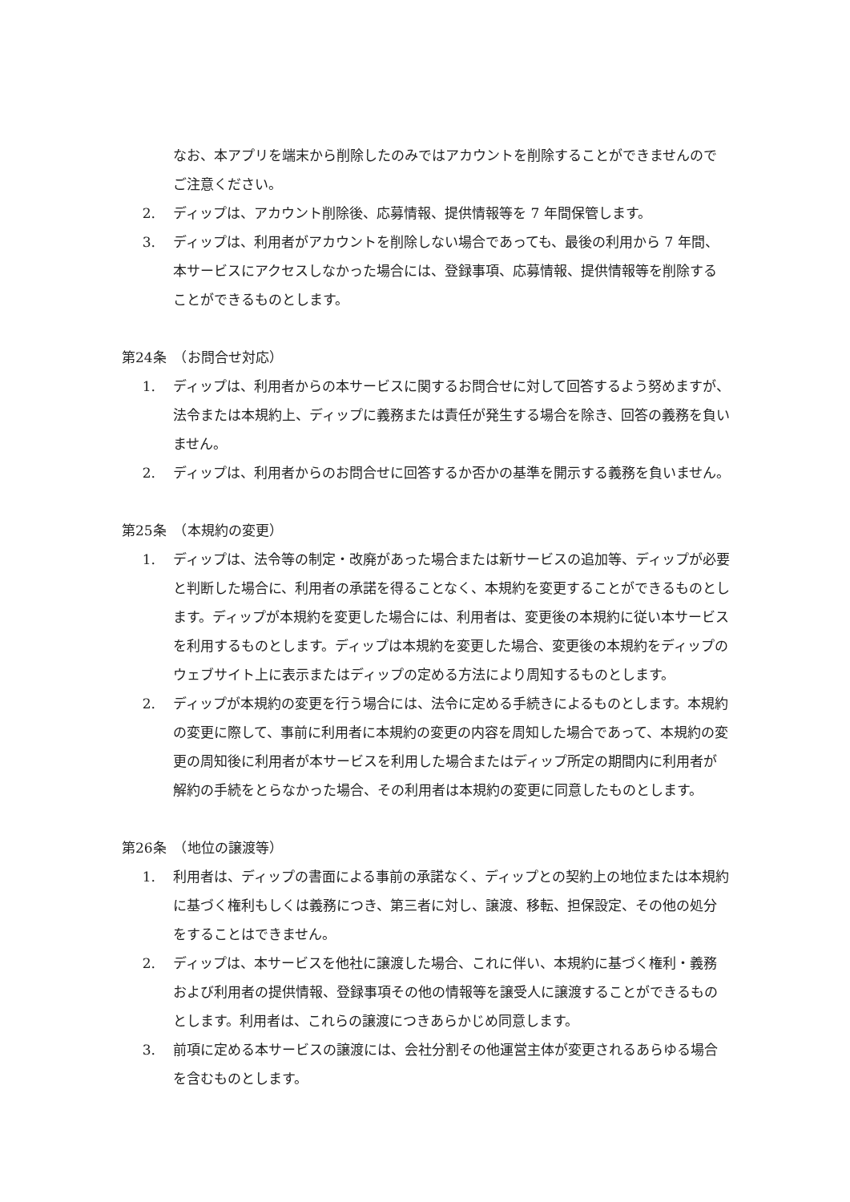なお、本アプリを端末から削除したのみではアカウントを削除することができませんのでご注意ください。
2. ディップは、アカウント削除後、応募情報、提供情報等を 7 年間保管します。
3. ディップは、利用者がアカウントを削除しない場合であっても、最後の利用から 7 年間、本サービスにアクセスしなかった場合には、登録事項、応募情報、提供情報等を削除することができるものとします。
第24条　（お問合せ対応）
1. ディップは、利用者からの本サービスに関するお問合せに対して回答するよう努めますが、法令または本規約上、ディップに義務または責任が発生する場合を除き、回答の義務を負いません。
2. ディップは、利用者からのお問合せに回答するか否かの基準を開示する義務を負いません。
第25条　（本規約の変更）
1. ディップは、法令等の制定・改廃があった場合または新サービスの追加等、ディップが必要と判断した場合に、利用者の承諾を得ることなく、本規約を変更することができるものとします。ディップが本規約を変更した場合には、利用者は、変更後の本規約に従い本サービスを利用するものとします。ディップは本規約を変更した場合、変更後の本規約をディップのウェブサイト上に表示またはディップの定める方法により周知するものとします。
2. ディップが本規約の変更を行う場合には、法令に定める手続きによるものとします。本規約の変更に際して、事前に利用者に本規約の変更の内容を周知した場合であって、本規約の変更の周知後に利用者が本サービスを利用した場合またはディップ所定の期間内に利用者が解約の手続をとらなかった場合、その利用者は本規約の変更に同意したものとします。
第26条　（地位の譲渡等）
1. 利用者は、ディップの書面による事前の承諾なく、ディップとの契約上の地位または本規約に基づく権利もしくは義務につき、第三者に対し、譲渡、移転、担保設定、その他の処分をすることはできません。
2. ディップは、本サービスを他社に譲渡した場合、これに伴い、本規約に基づく権利・義務および利用者の提供情報、登録事項その他の情報等を譲受人に譲渡することができるものとします。利用者は、これらの譲渡につきあらかじめ同意します。
3. 前項に定める本サービスの譲渡には、会社分割その他運営主体が変更されるあらゆる場合を含むものとします。